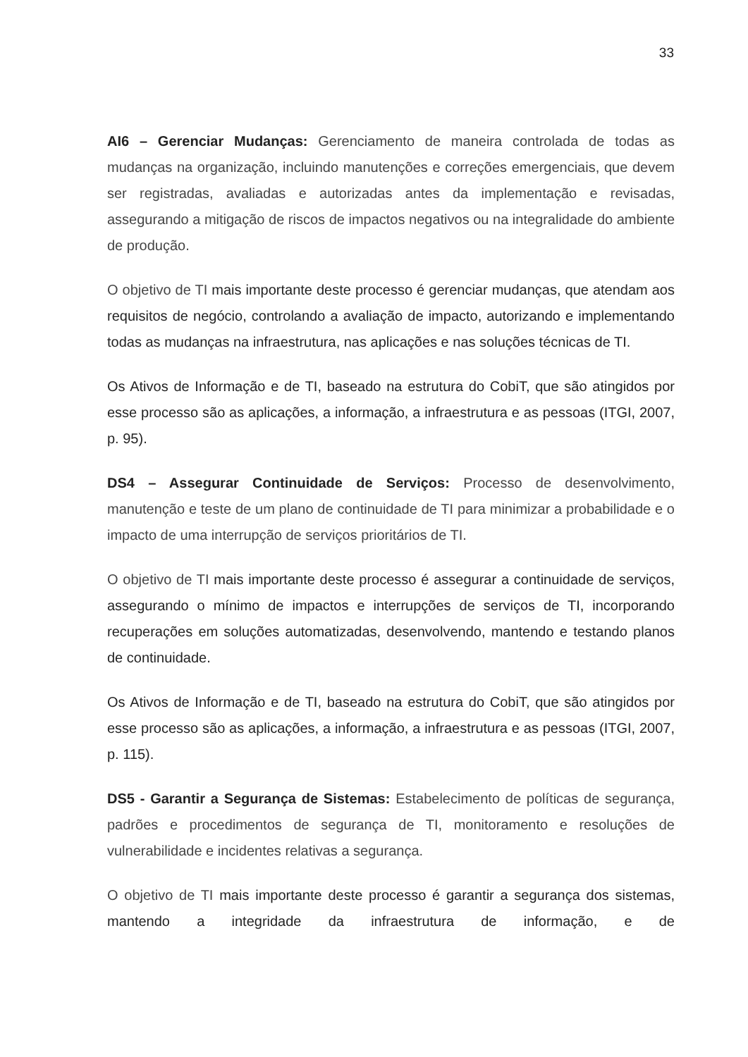33
AI6 – Gerenciar Mudanças: Gerenciamento de maneira controlada de todas as mudanças na organização, incluindo manutenções e correções emergenciais, que devem ser registradas, avaliadas e autorizadas antes da implementação e revisadas, assegurando a mitigação de riscos de impactos negativos ou na integralidade do ambiente de produção.
O objetivo de TI mais importante deste processo é gerenciar mudanças, que atendam aos requisitos de negócio, controlando a avaliação de impacto, autorizando e implementando todas as mudanças na infraestrutura, nas aplicações e nas soluções técnicas de TI.
Os Ativos de Informação e de TI, baseado na estrutura do CobiT, que são atingidos por esse processo são as aplicações, a informação, a infraestrutura e as pessoas (ITGI, 2007, p. 95).
DS4 – Assegurar Continuidade de Serviços: Processo de desenvolvimento, manutenção e teste de um plano de continuidade de TI para minimizar a probabilidade e o impacto de uma interrupção de serviços prioritários de TI.
O objetivo de TI mais importante deste processo é assegurar a continuidade de serviços, assegurando o mínimo de impactos e interrupções de serviços de TI, incorporando recuperações em soluções automatizadas, desenvolvendo, mantendo e testando planos de continuidade.
Os Ativos de Informação e de TI, baseado na estrutura do CobiT, que são atingidos por esse processo são as aplicações, a informação, a infraestrutura e as pessoas (ITGI, 2007, p. 115).
DS5 - Garantir a Segurança de Sistemas: Estabelecimento de políticas de segurança, padrões e procedimentos de segurança de TI, monitoramento e resoluções de vulnerabilidade e incidentes relativas a segurança.
O objetivo de TI mais importante deste processo é garantir a segurança dos sistemas, mantendo a integridade da infraestrutura de informação, e de